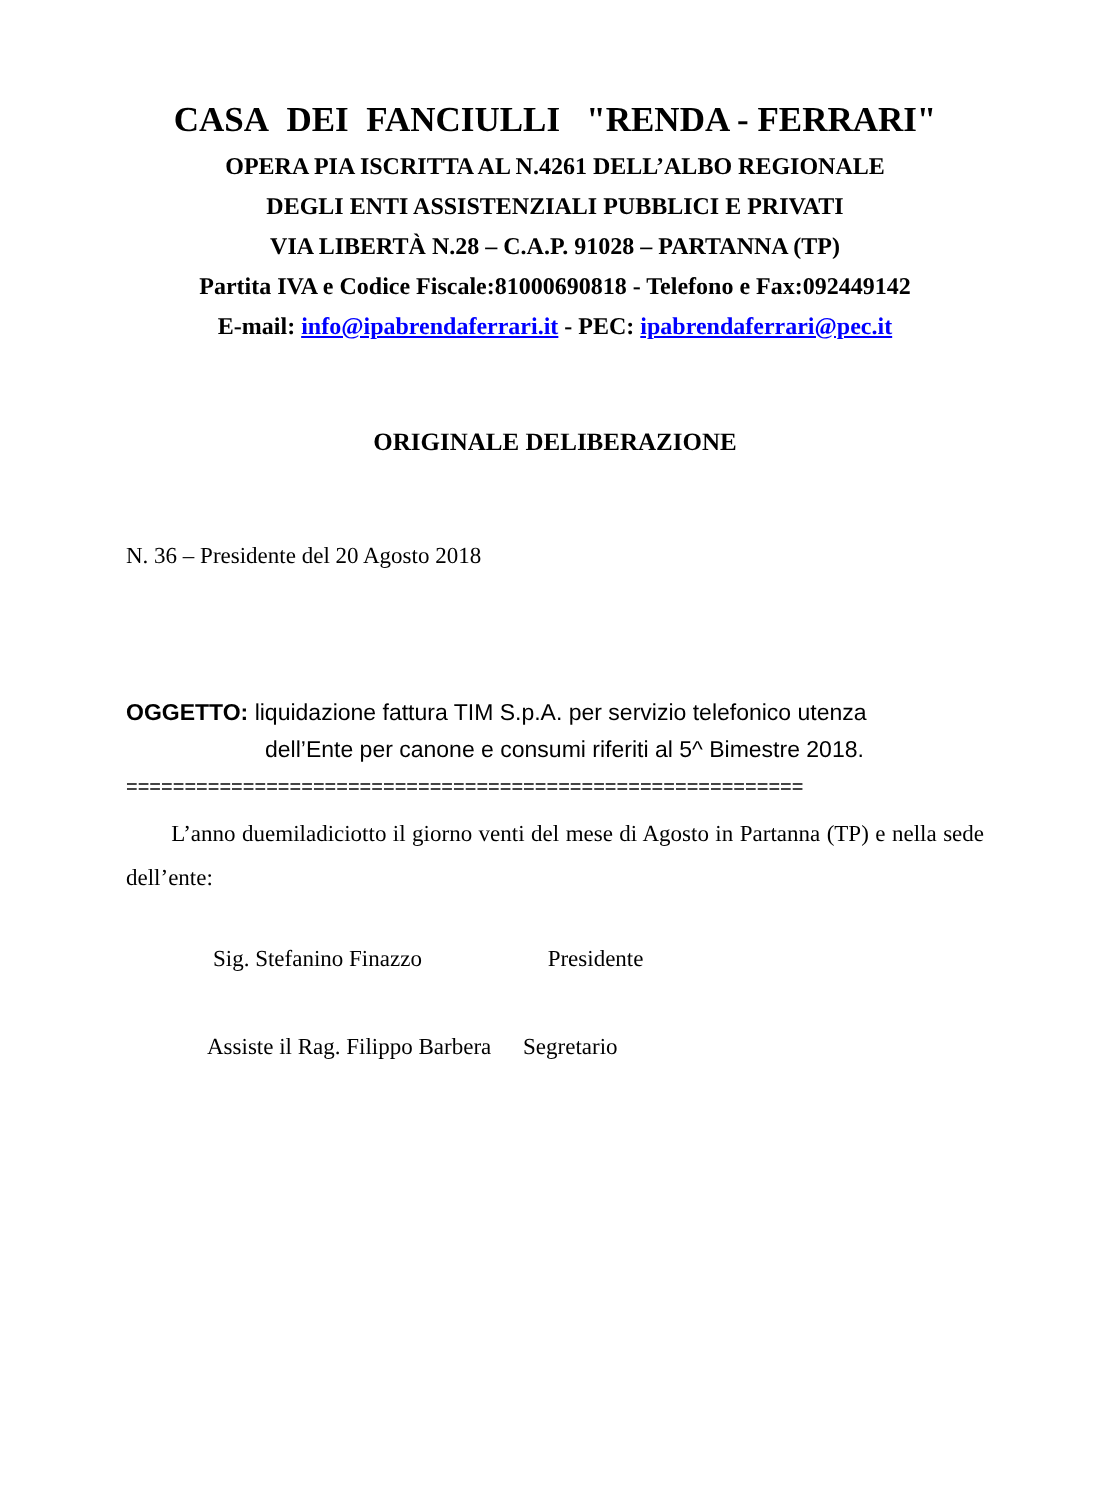CASA DEI FANCIULLI "RENDA - FERRARI"
OPERA PIA ISCRITTA AL N.4261 DELL’ALBO REGIONALE
DEGLI ENTI ASSISTENZIALI PUBBLICI E PRIVATI
VIA LIBERTÀ N.28 – C.A.P. 91028 – PARTANNA (TP)
Partita IVA e Codice Fiscale:81000690818 - Telefono e Fax:092449142
E-mail: info@ipabrendaferrari.it - PEC: ipabrendaferrari@pec.it
ORIGINALE DELIBERAZIONE
N. 36 – Presidente del 20 Agosto 2018
OGGETTO: liquidazione fattura TIM S.p.A. per servizio telefonico utenza
dell’Ente per canone e consumi riferiti al 5^ Bimestre 2018.
==========================================================
L’anno duemiladiciotto il giorno venti del mese di Agosto in Partanna (TP) e nella sede dell’ente:
Sig. Stefanino Finazzo Presidente
Assiste il Rag. Filippo Barbera Segretario